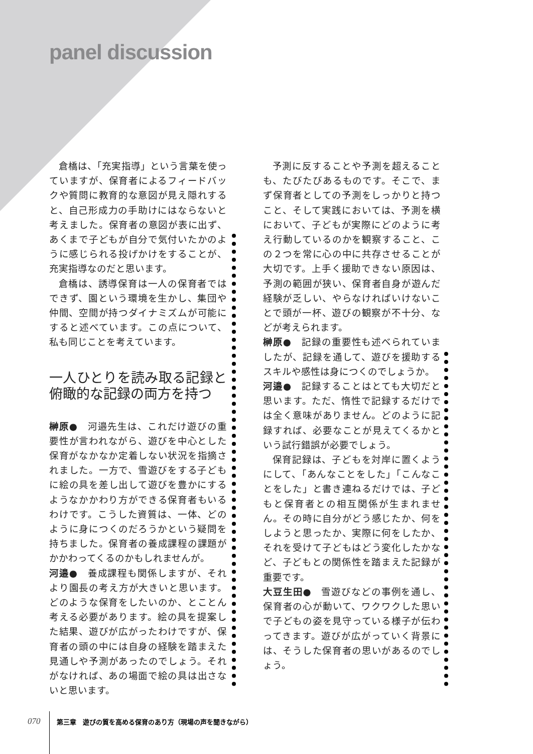panel discussion
倉橋は、「充実指導」という言葉を使っていますが、保育者によるフィードバックや質問に教育的な意図が見え隠れすると、自己形成力の手助けにはならないと考えました。保育者の意図が表に出ず、あくまで子どもが自分で気付いたかのように感じられる投げかけをすることが、充実指導なのだと思います。
倉橋は、誘導保育は一人の保育者ではできず、園という環境を生かし、集団や仲間、空間が持つダイナミズムが可能にすると述べています。この点について、私も同じことを考えています。
一人ひとりを読み取る記録と俯瞰的な記録の両方を持つ
榊原●　河邉先生は、これだけ遊びの重要性が言われながら、遊びを中心とした保育がなかなか定着しない状況を指摘されました。一方で、雪遊びをする子どもに絵の具を差し出して遊びを豊かにするようなかかわり方ができる保育者もいるわけです。こうした資質は、一体、どのように身につくのだろうかという疑問を持ちました。保育者の養成課程の課題がかかわってくるのかもしれませんが。
河邉●　養成課程も関係しますが、それより園長の考え方が大きいと思います。どのような保育をしたいのか、とことん考える必要があります。絵の具を提案した結果、遊びが広がったわけですが、保育者の頭の中には自身の経験を踏まえた見通しや予測があったのでしょう。それがなければ、あの場面で絵の具は出さないと思います。
予測に反することや予測を超えることも、たびたびあるものです。そこで、まず保育者としての予測をしっかりと持つこと、そして実践においては、予測を横において、子どもが実際にどのように考え行動しているのかを観察すること、この２つを常に心の中に共存させることが大切です。上手く援助できない原因は、予測の範囲が狭い、保育者自身が遊んだ経験が乏しい、やらなければいけないことで頭が一杯、遊びの観察が不十分、などが考えられます。
榊原●　記録の重要性も述べられていましたが、記録を通して、遊びを援助するスキルや感性は身につくのでしょうか。
河邉●　記録することはとても大切だと思います。ただ、惰性で記録するだけでは全く意味がありません。どのように記録すれば、必要なことが見えてくるかという試行錯誤が必要でしょう。
保育記録は、子どもを対岸に置くようにして、「あんなことをした」「こんなことをした」と書き連ねるだけでは、子どもと保育者との相互関係が生まれません。その時に自分がどう感じたか、何をしようと思ったか、実際に何をしたか、それを受けて子どもはどう変化したかなど、子どもとの関係性を踏まえた記録が重要です。
大豆生田●　雪遊びなどの事例を通し、保育者の心が動いて、ワクワクした思いで子どもの姿を見守っている様子が伝わってきます。遊びが広がっていく背景には、そうした保育者の思いがあるのでしょう。
070 第三章　遊びの質を高める保育のあり方（現場の声を聞きながら）